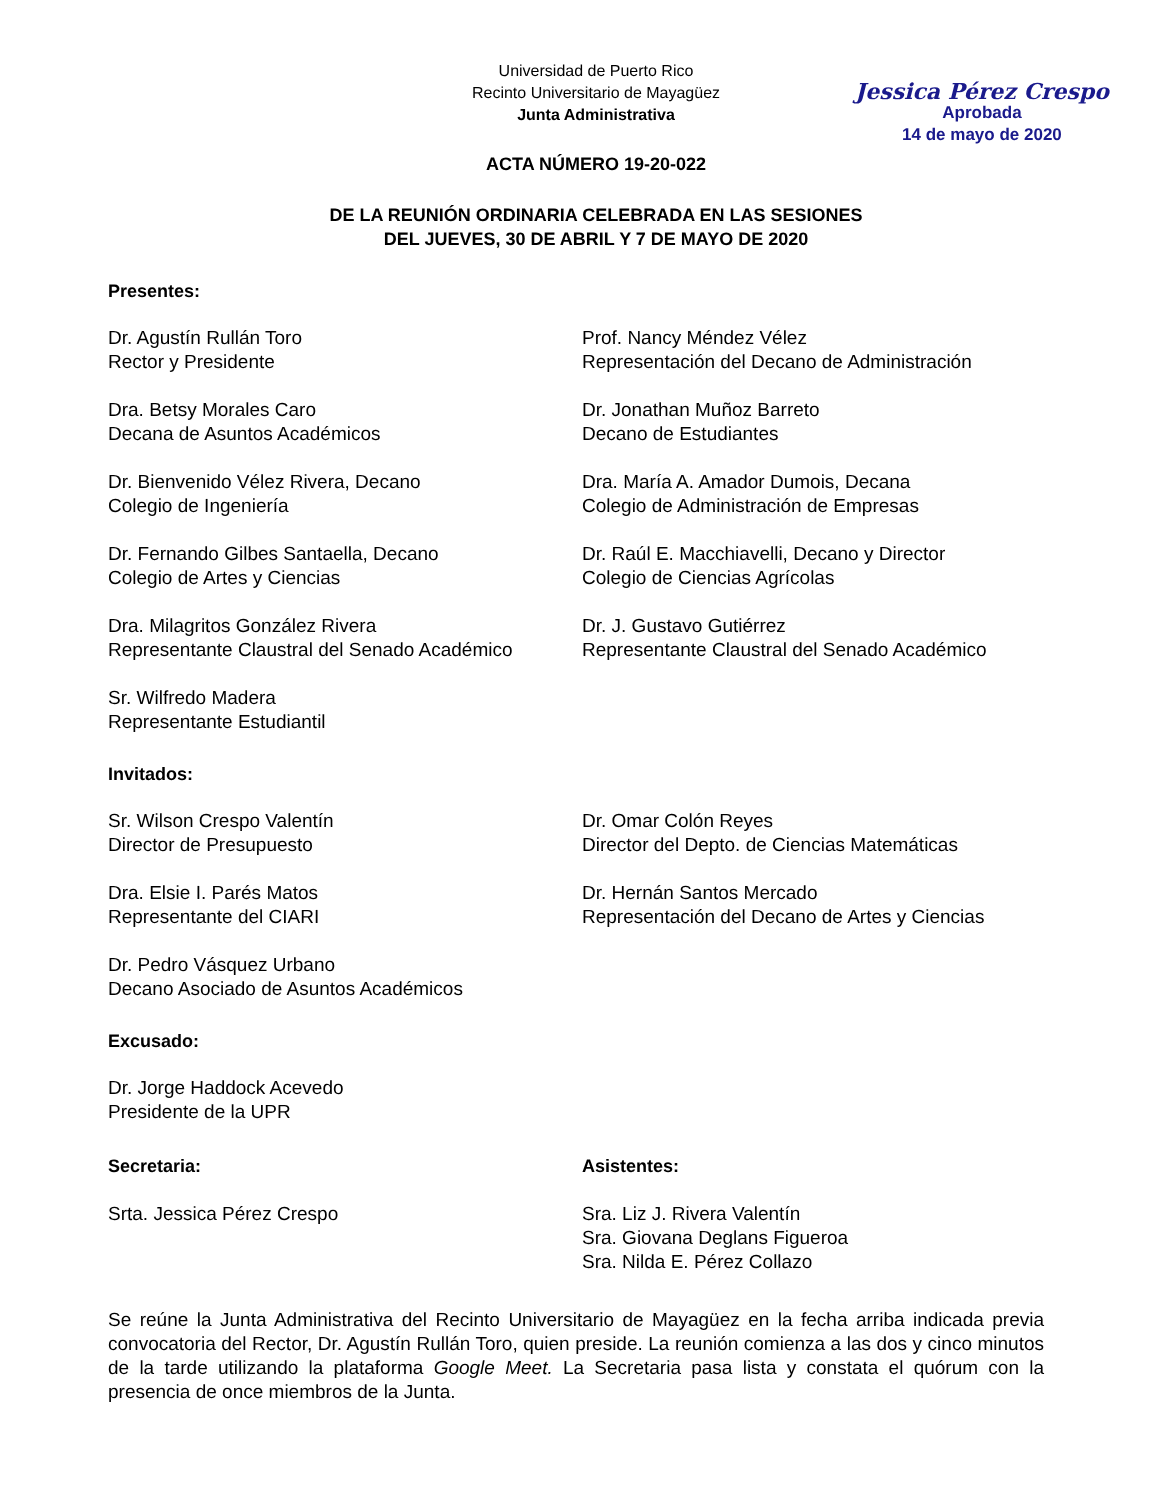Jessica Pérez Crespo
Aprobada
14 de mayo de 2020
Universidad de Puerto Rico
Recinto Universitario de Mayagüez
Junta Administrativa
ACTA NÚMERO 19-20-022
DE LA REUNIÓN ORDINARIA CELEBRADA EN LAS SESIONES
DEL JUEVES, 30 DE ABRIL Y 7 DE MAYO DE 2020
Presentes:
Dr. Agustín Rullán Toro
Rector y Presidente
Prof. Nancy Méndez Vélez
Representación del Decano de Administración
Dra. Betsy Morales Caro
Decana de Asuntos Académicos
Dr. Jonathan Muñoz Barreto
Decano de Estudiantes
Dr. Bienvenido Vélez Rivera, Decano
Colegio de Ingeniería
Dra. María A. Amador Dumois, Decana
Colegio de Administración de Empresas
Dr. Fernando Gilbes Santaella, Decano
Colegio de Artes y Ciencias
Dr. Raúl E. Macchiavelli, Decano y Director
Colegio de Ciencias Agrícolas
Dra. Milagritos González Rivera
Representante Claustral del Senado Académico
Dr. J. Gustavo Gutiérrez
Representante Claustral del Senado Académico
Sr. Wilfredo Madera
Representante Estudiantil
Invitados:
Sr. Wilson Crespo Valentín
Director de Presupuesto
Dr. Omar Colón Reyes
Director del Depto. de Ciencias Matemáticas
Dra. Elsie I. Parés Matos
Representante del CIARI
Dr. Hernán Santos Mercado
Representación del Decano de Artes y Ciencias
Dr. Pedro Vásquez Urbano
Decano Asociado de Asuntos Académicos
Excusado:
Dr. Jorge Haddock Acevedo
Presidente de la UPR
Secretaria:
Srta. Jessica Pérez Crespo
Asistentes:
Sra. Liz J. Rivera Valentín
Sra. Giovana Deglans Figueroa
Sra. Nilda E. Pérez Collazo
Se reúne la Junta Administrativa del Recinto Universitario de Mayagüez en la fecha arriba indicada previa convocatoria del Rector, Dr. Agustín Rullán Toro, quien preside. La reunión comienza a las dos y cinco minutos de la tarde utilizando la plataforma Google Meet. La Secretaria pasa lista y constata el quórum con la presencia de once miembros de la Junta.